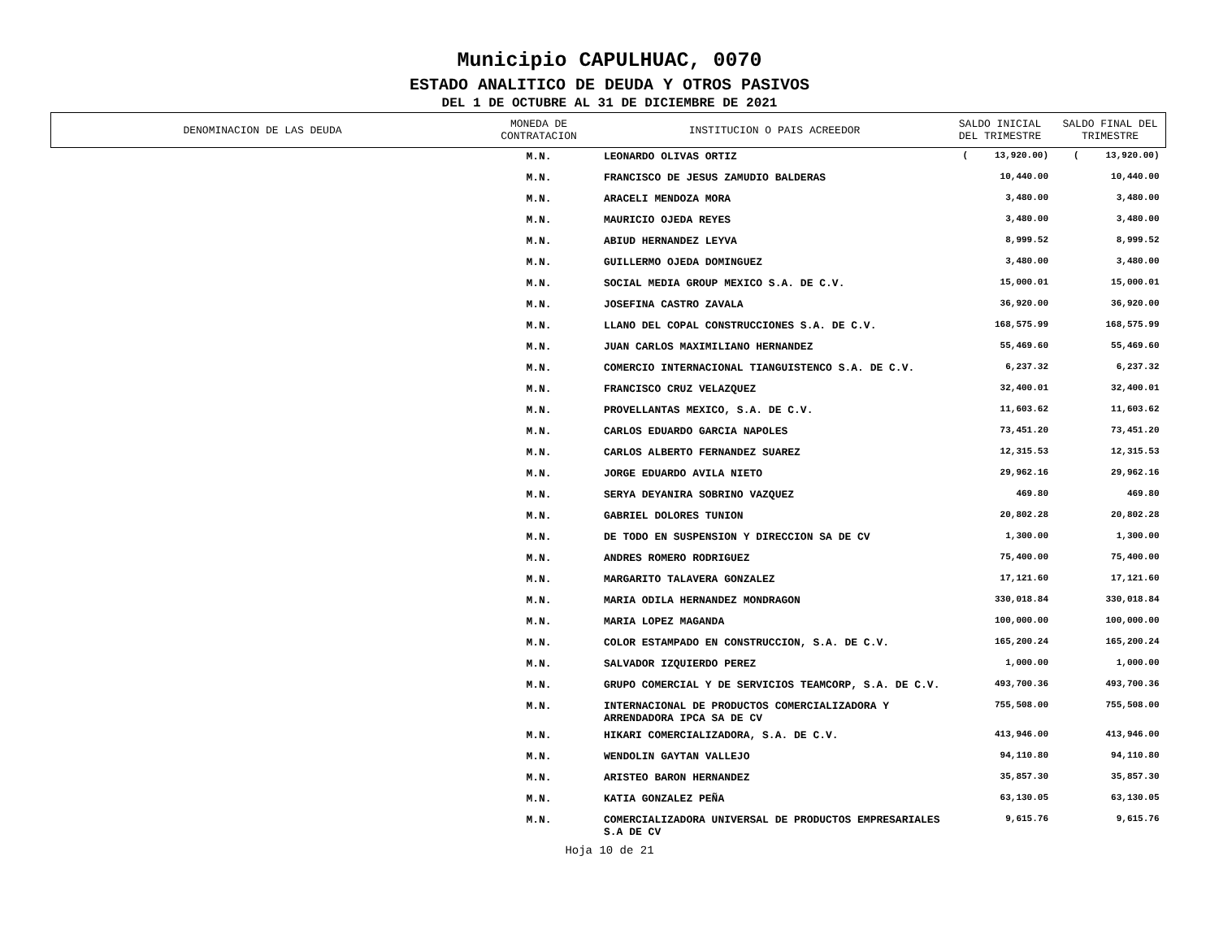Municipio CAPULHUAC, 0070
ESTADO ANALITICO DE DEUDA Y OTROS PASIVOS
DEL 1 DE OCTUBRE AL 31 DE DICIEMBRE DE 2021
| DENOMINACION DE LAS DEUDA | MONEDA DE CONTRATACION | INSTITUCION O PAIS ACREEDOR | SALDO INICIAL DEL TRIMESTRE | SALDO FINAL DEL TRIMESTRE |
| --- | --- | --- | --- | --- |
| | M.N. | LEONARDO OLIVAS ORTIZ | ( 13,920.00) | ( 13,920.00) |
| | M.N. | FRANCISCO DE JESUS ZAMUDIO BALDERAS | 10,440.00 | 10,440.00 |
| | M.N. | ARACELI MENDOZA MORA | 3,480.00 | 3,480.00 |
| | M.N. | MAURICIO OJEDA REYES | 3,480.00 | 3,480.00 |
| | M.N. | ABIUD HERNANDEZ LEYVA | 8,999.52 | 8,999.52 |
| | M.N. | GUILLERMO OJEDA DOMINGUEZ | 3,480.00 | 3,480.00 |
| | M.N. | SOCIAL MEDIA GROUP MEXICO S.A. DE C.V. | 15,000.01 | 15,000.01 |
| | M.N. | JOSEFINA CASTRO ZAVALA | 36,920.00 | 36,920.00 |
| | M.N. | LLANO DEL COPAL CONSTRUCCIONES S.A. DE C.V. | 168,575.99 | 168,575.99 |
| | M.N. | JUAN CARLOS MAXIMILIANO HERNANDEZ | 55,469.60 | 55,469.60 |
| | M.N. | COMERCIO INTERNACIONAL TIANGUISTENCO S.A. DE C.V. | 6,237.32 | 6,237.32 |
| | M.N. | FRANCISCO CRUZ VELAZQUEZ | 32,400.01 | 32,400.01 |
| | M.N. | PROVELLANTAS MEXICO, S.A. DE C.V. | 11,603.62 | 11,603.62 |
| | M.N. | CARLOS EDUARDO GARCIA NAPOLES | 73,451.20 | 73,451.20 |
| | M.N. | CARLOS ALBERTO FERNANDEZ SUAREZ | 12,315.53 | 12,315.53 |
| | M.N. | JORGE EDUARDO AVILA NIETO | 29,962.16 | 29,962.16 |
| | M.N. | SERYA DEYANIRA SOBRINO VAZQUEZ | 469.80 | 469.80 |
| | M.N. | GABRIEL DOLORES TUNION | 20,802.28 | 20,802.28 |
| | M.N. | DE TODO EN SUSPENSION Y DIRECCION SA DE CV | 1,300.00 | 1,300.00 |
| | M.N. | ANDRES ROMERO RODRIGUEZ | 75,400.00 | 75,400.00 |
| | M.N. | MARGARITO TALAVERA GONZALEZ | 17,121.60 | 17,121.60 |
| | M.N. | MARIA ODILA HERNANDEZ MONDRAGON | 330,018.84 | 330,018.84 |
| | M.N. | MARIA LOPEZ MAGANDA | 100,000.00 | 100,000.00 |
| | M.N. | COLOR ESTAMPADO EN CONSTRUCCION, S.A. DE C.V. | 165,200.24 | 165,200.24 |
| | M.N. | SALVADOR IZQUIERDO PEREZ | 1,000.00 | 1,000.00 |
| | M.N. | GRUPO COMERCIAL Y DE SERVICIOS TEAMCORP, S.A. DE C.V. | 493,700.36 | 493,700.36 |
| | M.N. | INTERNACIONAL DE PRODUCTOS COMERCIALIZADORA Y ARRENDADORA IPCA SA DE CV | 755,508.00 | 755,508.00 |
| | M.N. | HIKARI COMERCIALIZADORA, S.A. DE C.V. | 413,946.00 | 413,946.00 |
| | M.N. | WENDOLIN GAYTAN VALLEJO | 94,110.80 | 94,110.80 |
| | M.N. | ARISTEO BARON HERNANDEZ | 35,857.30 | 35,857.30 |
| | M.N. | KATIA GONZALEZ PEÑA | 63,130.05 | 63,130.05 |
| | M.N. | COMERCIALIZADORA UNIVERSAL DE PRODUCTOS EMPRESARIALES S.A DE CV | 9,615.76 | 9,615.76 |
Hoja 10 de 21